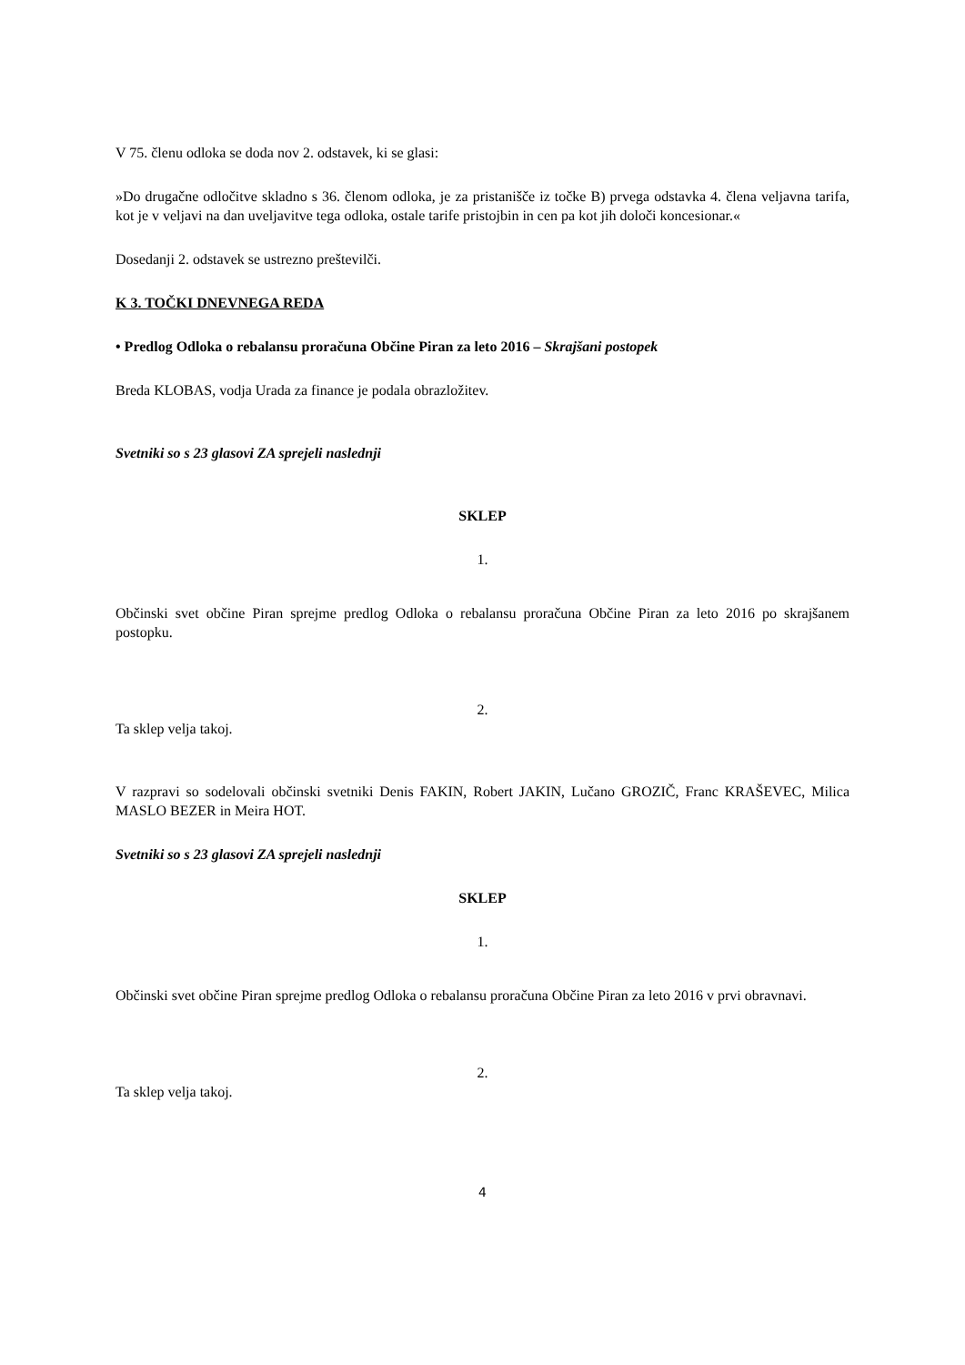V 75. členu odloka se doda nov 2. odstavek, ki se glasi:
»Do drugačne odločitve skladno s 36. členom odloka, je za pristanišče iz točke B) prvega odstavka 4. člena veljavna tarifa, kot je v veljavi na dan uveljavitve tega odloka, ostale tarife pristojbin in cen pa kot jih določi koncesionar.«
Dosedanji 2. odstavek se ustrezno preštevilči.
K 3. TOČKI DNEVNEGA REDA
• Predlog Odloka o rebalansu proračuna Občine Piran za leto 2016 – Skrajšani postopek
Breda KLOBAS, vodja Urada za finance je podala obrazložitev.
Svetniki so s 23 glasovi ZA sprejeli naslednji
SKLEP
1.
Občinski svet občine Piran sprejme predlog Odloka o rebalansu proračuna Občine Piran za leto 2016 po skrajšanem postopku.
2.
Ta sklep velja takoj.
V razpravi so sodelovali občinski svetniki Denis FAKIN, Robert JAKIN, Lučano GROZIČ, Franc KRAŠEVEC, Milica MASLO BEZER in Meira HOT.
Svetniki so s 23 glasovi ZA sprejeli naslednji
SKLEP
1.
Občinski svet občine Piran sprejme predlog Odloka o rebalansu proračuna Občine Piran za leto 2016 v prvi obravnavi.
2.
Ta sklep velja takoj.
4